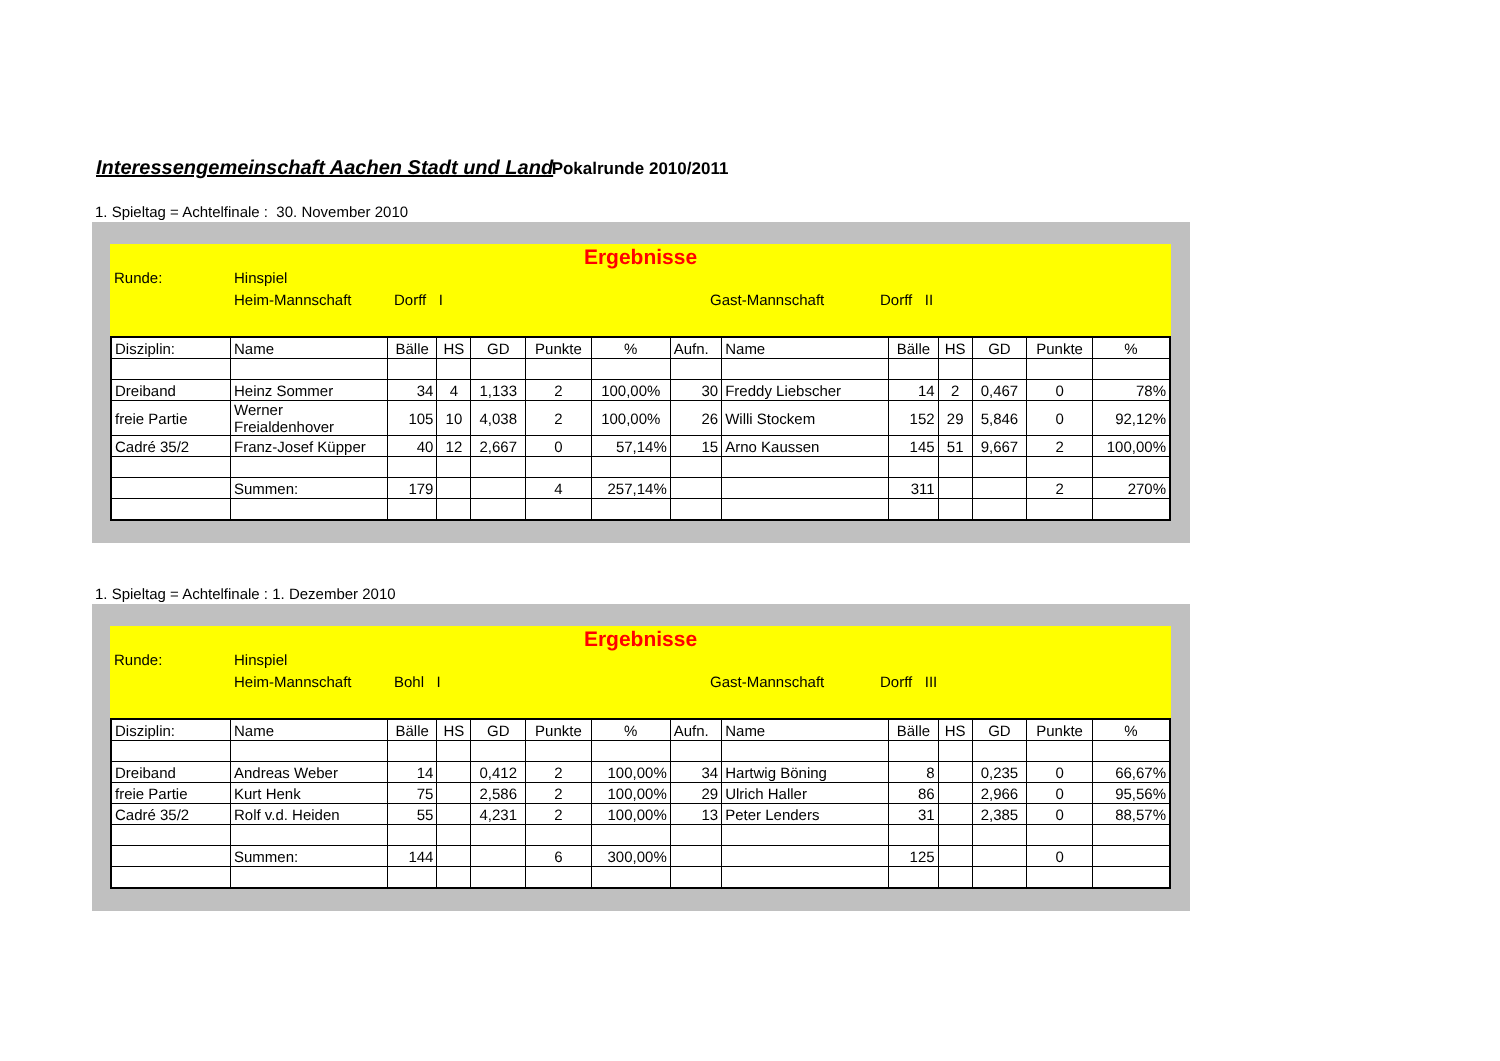Interessengemeinschaft Aachen Stadt und Land
Pokalrunde 2010/2011
1. Spieltag = Achtelfinale : 30. November 2010
Ergebnisse
Runde: Hinspiel
Heim-Mannschaft Dorff I Gast-Mannschaft Dorff II
| Disziplin: | Name | Bälle | HS | GD | Punkte | % | Aufn. | Name | Bälle | HS | GD | Punkte | % |
| Dreiband | Heinz Sommer | 34 | 4 | 1,133 | 2 | 100,00% | 30 | Freddy Liebscher | 14 | 2 | 0,467 | 0 | 78% |
| freie Partie | Werner Freialdenhover | 105 | 10 | 4,038 | 2 | 100,00% | 26 | Willi Stockem | 152 | 29 | 5,846 | 0 | 92,12% |
| Cadré 35/2 | Franz-Josef Küpper | 40 | 12 | 2,667 | 0 | 57,14% | 15 | Arno Kaussen | 145 | 51 | 9,667 | 2 | 100,00% |
| | Summen: | 179 | | | 4 | 257,14% | | | 311 | | | 2 | 270% |
1. Spieltag = Achtelfinale : 1. Dezember 2010
Ergebnisse
Runde: Hinspiel
Heim-Mannschaft Bohl I Gast-Mannschaft Dorff III
| Disziplin: | Name | Bälle | HS | GD | Punkte | % | Aufn. | Name | Bälle | HS | GD | Punkte | % |
| Dreiband | Andreas Weber | 14 | | 0,412 | 2 | 100,00% | 34 | Hartwig Böning | 8 | | 0,235 | 0 | 66,67% |
| freie Partie | Kurt Henk | 75 | | 2,586 | 2 | 100,00% | 29 | Ulrich Haller | 86 | | 2,966 | 0 | 95,56% |
| Cadré 35/2 | Rolf v.d. Heiden | 55 | | 4,231 | 2 | 100,00% | 13 | Peter Lenders | 31 | | 2,385 | 0 | 88,57% |
| | Summen: | 144 | | | 6 | 300,00% | | | 125 | | | 0 | |